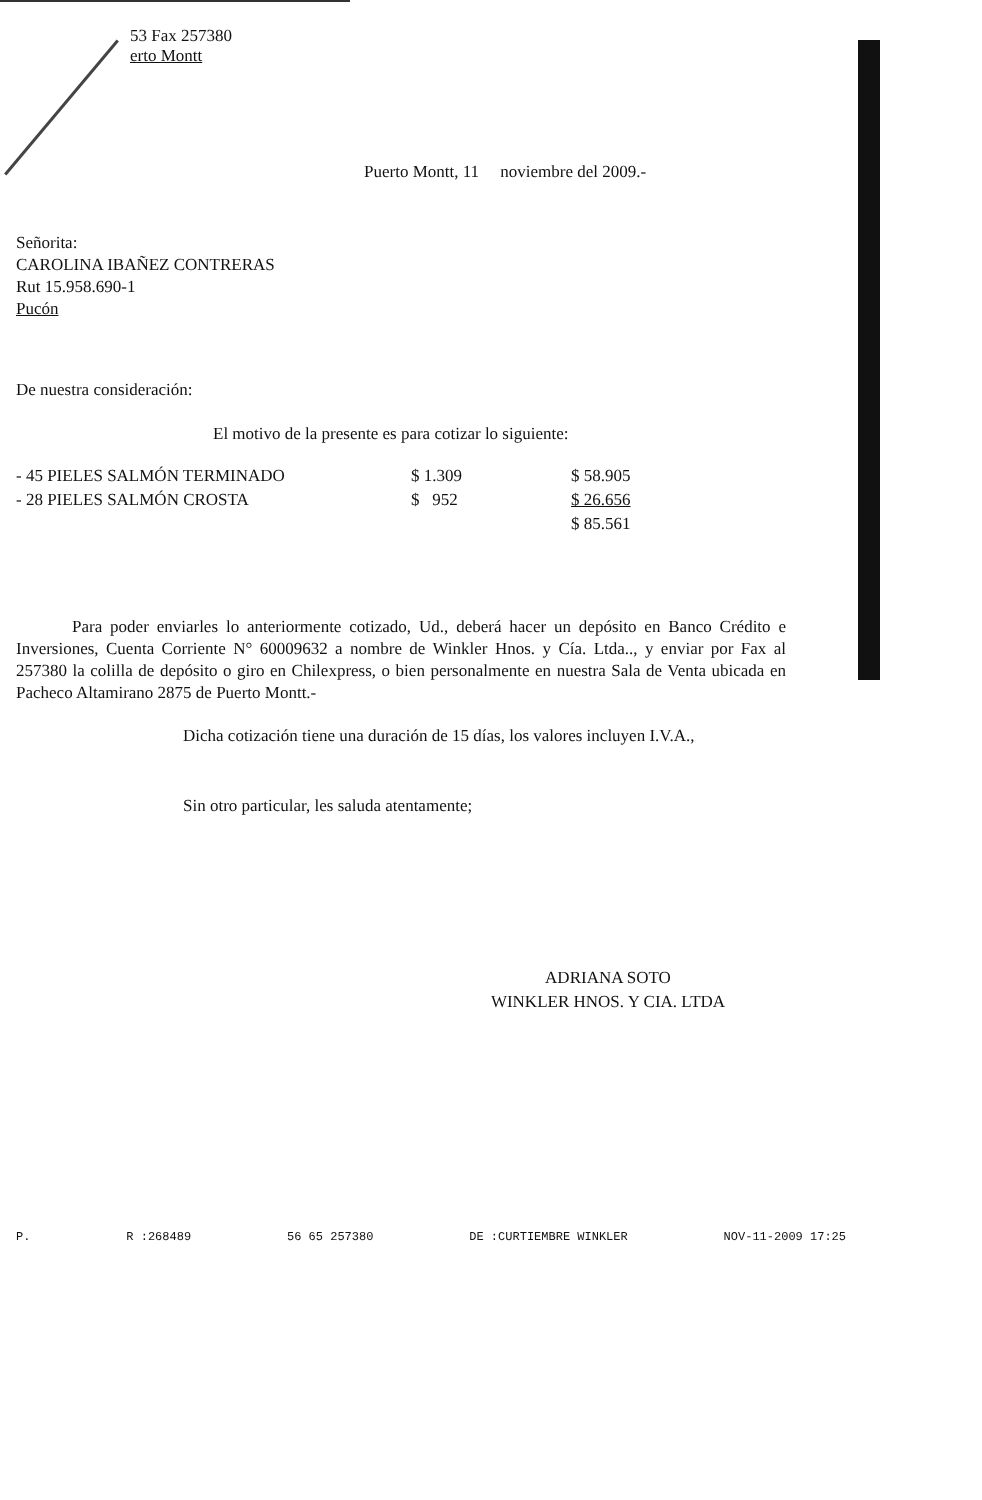53 Fax 257380
erto Montt
Puerto Montt, 11 noviembre del 2009.-
Señorita:
CAROLINA IBAÑEZ CONTRERAS
Rut 15.958.690-1
Pucón
De nuestra consideración:
El motivo de la presente es para cotizar lo siguiente:
| - 45 PIELES SALMÓN TERMINADO | $ 1.309 | $ 58.905 |
| - 28 PIELES SALMÓN CROSTA | $ 952 | $ 26.656 |
| | | $ 85.561 |
Para poder enviarles lo anteriormente cotizado, Ud., deberá hacer un depósito en Banco Crédito e Inversiones, Cuenta Corriente N° 60009632 a nombre de Winkler Hnos. y Cía. Ltda.., y enviar por Fax al 257380 la colilla de depósito o giro en Chilexpress, o bien personalmente en nuestra Sala de Venta ubicada en Pacheco Altamirano 2875 de Puerto Montt.-
Dicha cotización tiene una duración de 15 días, los valores incluyen I.V.A.,
Sin otro particular, les saluda atentamente;
ADRIANA SOTO
WINKLER HNOS. Y CIA. LTDA
P. R :268489 56 65 257380 DE :CURTIEMBRE WINKLER NOV-11-2009 17:25